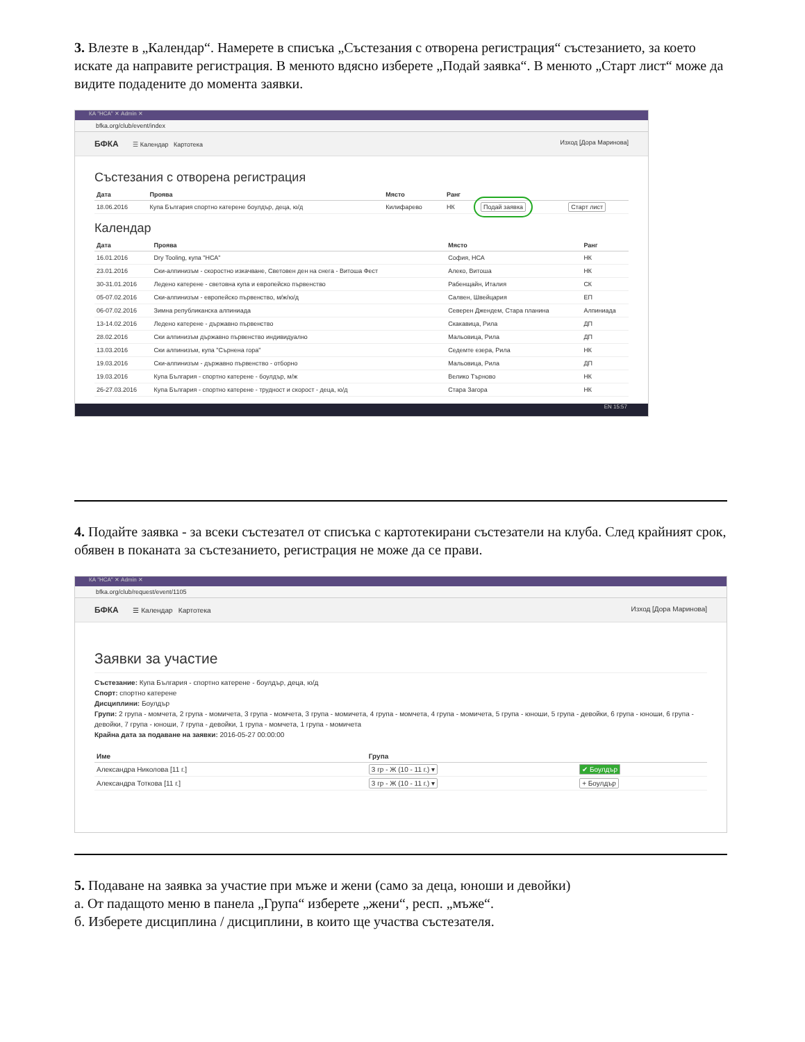3. Влезте в „Календар“. Намерете в списъка „Състезания с отворена регистрация“ състезанието, за което искате да направите регистрация. В менюто вдясно изберете „Подай заявка“. В менюто „Старт лист“ може да видите подадените до момента заявки.
КА "НСА" ✕ Admin ✕
bfka.org/club/event/index
БФКА ☰ Календар Картотека Изход [Дора Маринова]
Състезания с отворена регистрация
| Дата | Проява | Място | Ранг | | |
| --- | --- | --- | --- | --- | --- |
| 18.06.2016 | Купа България спортно катерене боулдър, деца, ю/д | Килифарево | НК | Подай заявка | Старт лист |
Календар
| Дата | Проява | Място | Ранг |
| --- | --- | --- | --- |
| 16.01.2016 | Dry Tooling, купа "НСА" | София, НСА | НК |
| 23.01.2016 | Ски-алпинизъм - скоростно изкачване, Световен ден на снега - Витоша Фест | Алеко, Витоша | НК |
| 30-31.01.2016 | Ледено катерене - световна купа и европейско първенство | Рабенщайн, Италия | СК |
| 05-07.02.2016 | Ски-алпинизъм - европейско първенство, м/ж/ю/д | Салвен, Швейцария | ЕП |
| 06-07.02.2016 | Зимна републиканска алпиниада | Северен Джендем, Стара планина | Алпиниада |
| 13-14.02.2016 | Ледено катерене - държавно първенство | Скакавица, Рила | ДП |
| 28.02.2016 | Ски алпинизъм държавно първенство индивидуално | Мальовица, Рила | ДП |
| 13.03.2016 | Ски алпинизъм, купа "Сърнена гора" | Седемте езера, Рила | НК |
| 19.03.2016 | Ски-алпинизъм - държавно първенство - отборно | Мальовица, Рила | ДП |
| 19.03.2016 | Купа България - спортно катерене - боулдър, м/ж | Велико Търново | НК |
| 26-27.03.2016 | Купа България - спортно катерене - трудност и скорост - деца, ю/д | Стара Загора | НК |
EN 15:57
4. Подайте заявка - за всеки състезател от списъка с картотекирани състезатели на клуба. След крайният срок, обявен в поканата за състезанието, регистрация не може да се прави.
КА "НСА" ✕ Admin ✕
bfka.org/club/request/event/1105
БФКА ☰ Календар Картотека Изход [Дора Маринова]
Заявки за участие
Състезание: Купа България - спортно катерене - боулдър, деца, ю/д
Спорт: спортно катерене
Дисциплини: Боулдър
Групи: 2 група - момчета, 2 група - момичета, 3 група - момчета, 3 група - момичета, 4 група - момчета, 4 група - момичета, 5 група - юноши, 5 група - девойки, 6 група - юноши, 6 група - девойки, 7 група - юноши, 7 група - девойки, 1 група - момчета, 1 група - момичета
Крайна дата за подаване на заявки: 2016-05-27 00:00:00
| Име | Група | |
| --- | --- | --- |
| Александра Николова [11 г.] | 3 гр - Ж (10 - 11 г.) ▾ | ✔ Боулдър |
| Александра Тоткова [11 г.] | 3 гр - Ж (10 - 11 г.) ▾ | + Боулдър |
5. Подаване на заявка за участие при мъже и жени (само за деца, юноши и девойки)
а. От падащото меню в панела „Група“ изберете „жени“, респ. „мъже“.
б. Изберете дисциплина / дисциплини, в които ще участва състезателя.